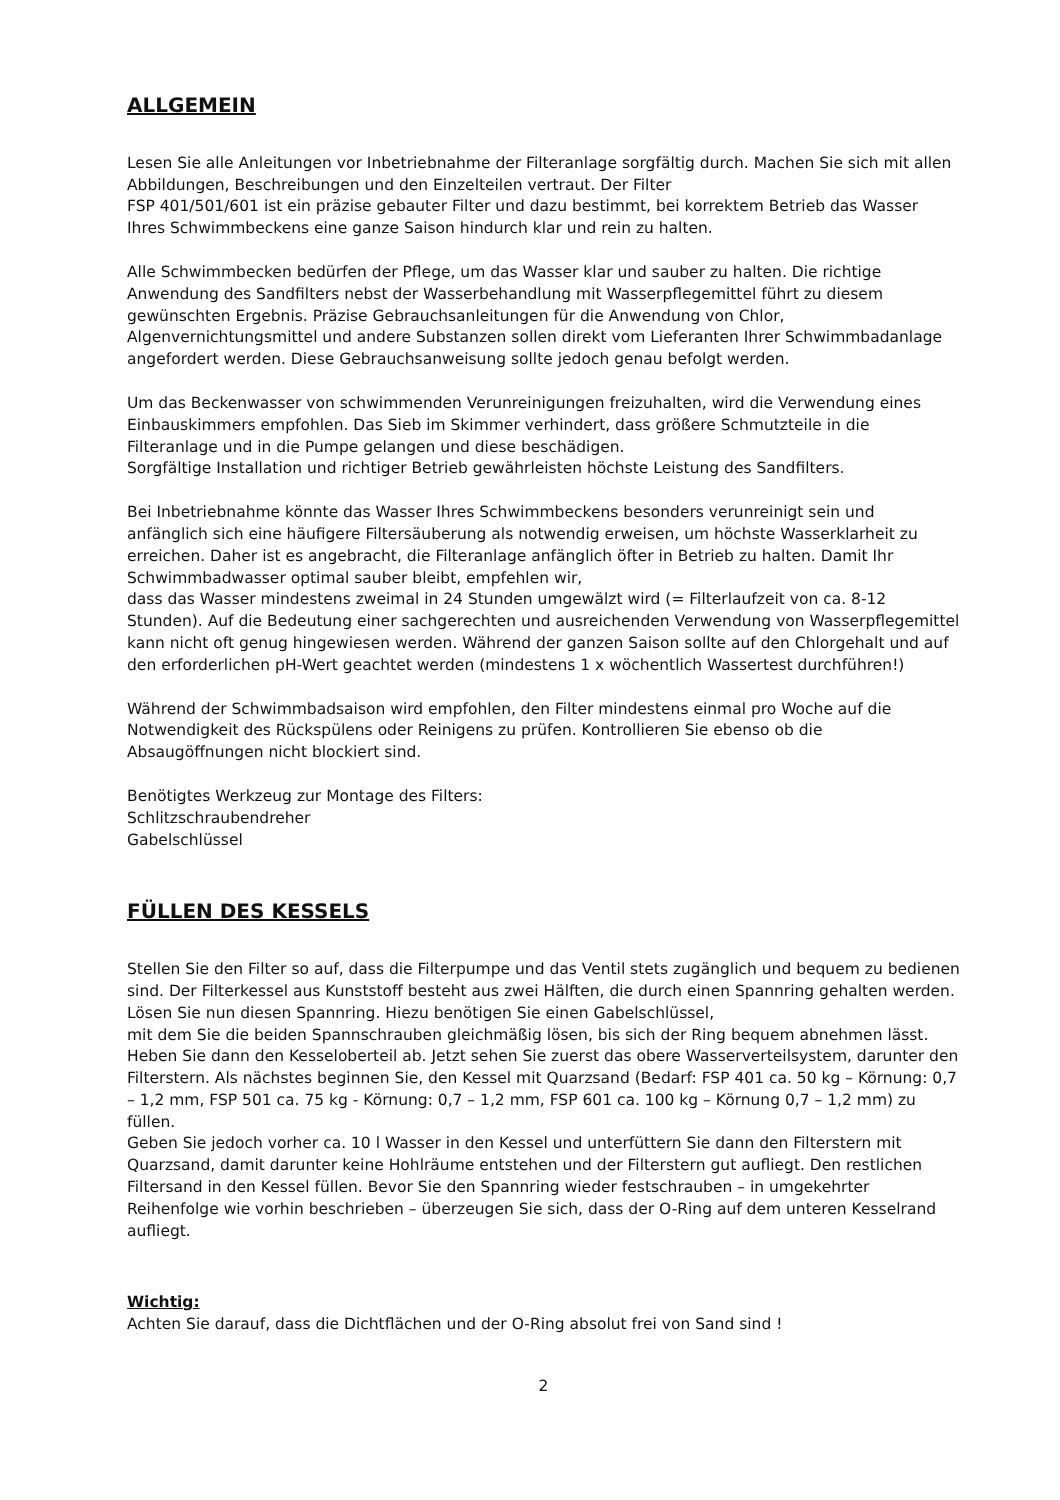ALLGEMEIN
Lesen Sie alle Anleitungen vor Inbetriebnahme der Filteranlage sorgfältig durch. Machen Sie sich mit allen Abbildungen, Beschreibungen und den Einzelteilen vertraut. Der Filter
FSP 401/501/601 ist ein präzise gebauter Filter und dazu bestimmt, bei korrektem Betrieb das Wasser Ihres Schwimmbeckens eine ganze Saison hindurch klar und rein zu halten.
Alle Schwimmbecken bedürfen der Pflege, um das Wasser klar und sauber zu halten. Die richtige Anwendung des Sandfilters nebst der Wasserbehandlung mit Wasserpflegemittel führt zu diesem gewünschten Ergebnis. Präzise Gebrauchsanleitungen für die Anwendung von Chlor, Algenvernichtungsmittel und andere Substanzen sollen direkt vom Lieferanten Ihrer Schwimmbadanlage angefordert werden. Diese Gebrauchsanweisung sollte jedoch genau befolgt werden.
Um das Beckenwasser von schwimmenden Verunreinigungen freizuhalten, wird die Verwendung eines Einbauskimmers empfohlen. Das Sieb im Skimmer verhindert, dass größere Schmutzteile in die Filteranlage und in die Pumpe gelangen und diese beschädigen.
Sorgfältige Installation und richtiger Betrieb gewährleisten höchste Leistung des Sandfilters.
Bei Inbetriebnahme könnte das Wasser Ihres Schwimmbeckens besonders verunreinigt sein und anfänglich sich eine häufigere Filtersäuberung als notwendig erweisen, um höchste Wasserklarheit zu erreichen. Daher ist es angebracht, die Filteranlage anfänglich öfter in Betrieb zu halten. Damit Ihr Schwimmbadwasser optimal sauber bleibt, empfehlen wir,
dass das Wasser mindestens zweimal in 24 Stunden umgewälzt wird (= Filterlaufzeit von ca. 8-12 Stunden). Auf die Bedeutung einer sachgerechten und ausreichenden Verwendung von Wasserpflegemittel kann nicht oft genug hingewiesen werden. Während der ganzen Saison sollte auf den Chlorgehalt und auf den erforderlichen pH-Wert geachtet werden (mindestens 1 x wöchentlich Wassertest durchführen!)
Während der Schwimmbadsaison wird empfohlen, den Filter mindestens einmal pro Woche auf die Notwendigkeit des Rückspülens oder Reinigens zu prüfen. Kontrollieren Sie ebenso ob die Absaugöffnungen nicht blockiert sind.
Benötigtes Werkzeug zur Montage des Filters:
Schlitzschraubendreher
Gabelschlüssel
FÜLLEN DES KESSELS
Stellen Sie den Filter so auf, dass die Filterpumpe und das Ventil stets zugänglich und bequem zu bedienen sind. Der Filterkessel aus Kunststoff besteht aus zwei Hälften, die durch einen Spannring gehalten werden. Lösen Sie nun diesen Spannring. Hiezu benötigen Sie einen Gabelschlüssel,
mit dem Sie die beiden Spannschrauben gleichmäßig lösen, bis sich der Ring bequem abnehmen lässt. Heben Sie dann den Kesseloberteil ab. Jetzt sehen Sie zuerst das obere Wasserverteilsystem, darunter den Filterstern. Als nächstes beginnen Sie, den Kessel mit Quarzsand (Bedarf: FSP 401 ca. 50 kg – Körnung: 0,7 – 1,2 mm, FSP 501 ca. 75 kg - Körnung: 0,7 – 1,2 mm, FSP 601 ca. 100 kg – Körnung 0,7 – 1,2 mm) zu füllen.
Geben Sie jedoch vorher ca. 10 l Wasser in den Kessel und unterfüttern Sie dann den Filterstern mit Quarzsand, damit darunter keine Hohlräume entstehen und der Filterstern gut aufliegt. Den restlichen Filtersand in den Kessel füllen. Bevor Sie den Spannring wieder festschrauben – in umgekehrter Reihenfolge wie vorhin beschrieben – überzeugen Sie sich, dass der O-Ring auf dem unteren Kesselrand aufliegt.
Wichtig:
Achten Sie darauf, dass die Dichtflächen und der O-Ring absolut frei von Sand sind !
2